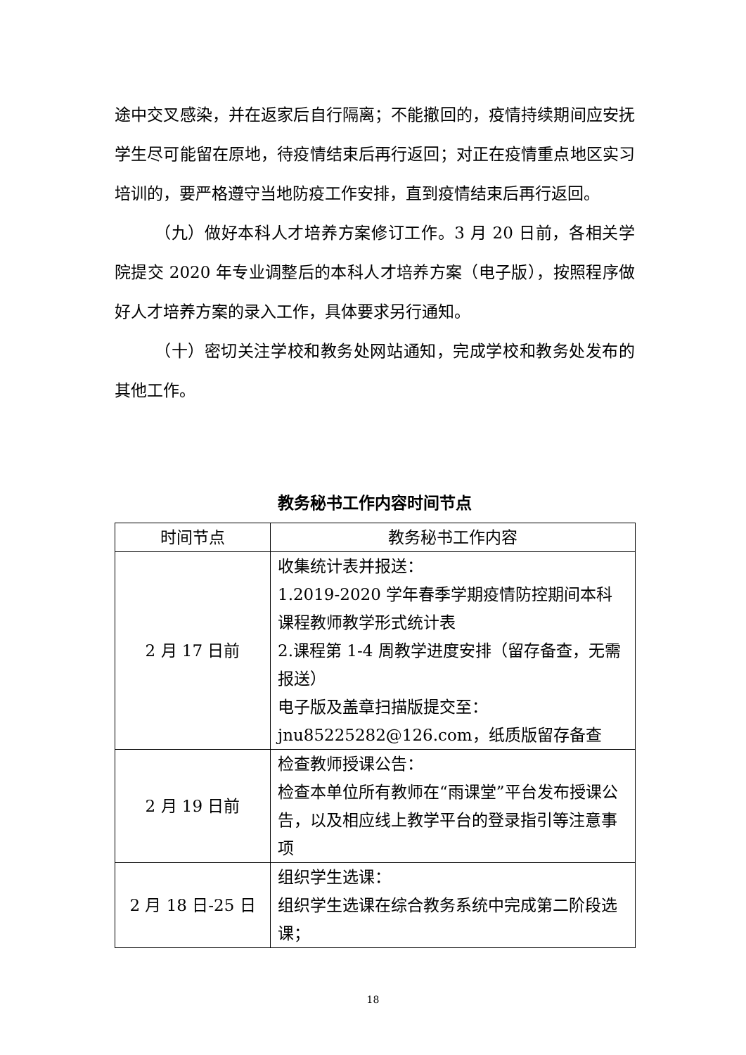途中交叉感染，并在返家后自行隔离；不能撤回的，疫情持续期间应安抚学生尽可能留在原地，待疫情结束后再行返回；对正在疫情重点地区实习培训的，要严格遵守当地防疫工作安排，直到疫情结束后再行返回。
（九）做好本科人才培养方案修订工作。3 月 20 日前，各相关学院提交 2020 年专业调整后的本科人才培养方案（电子版），按照程序做好人才培养方案的录入工作，具体要求另行通知。
（十）密切关注学校和教务处网站通知，完成学校和教务处发布的其他工作。
教务秘书工作内容时间节点
| 时间节点 | 教务秘书工作内容 |
| --- | --- |
| 2 月 17 日前 | 收集统计表并报送： 1.2019-2020 学年春季学期疫情防控期间本科课程教师教学形式统计表 2.课程第 1-4 周教学进度安排（留存备查，无需报送） 电子版及盖章扫描版提交至： jnu85225282@126.com，纸质版留存备查 |
| 2 月 19 日前 | 检查教师授课公告： 检查本单位所有教师在“雨课堂”平台发布授课公告，以及相应线上教学平台的登录指引等注意事项 |
| 2 月 18 日-25 日 | 组织学生选课： 组织学生选课在综合教务系统中完成第二阶段选课； |
18